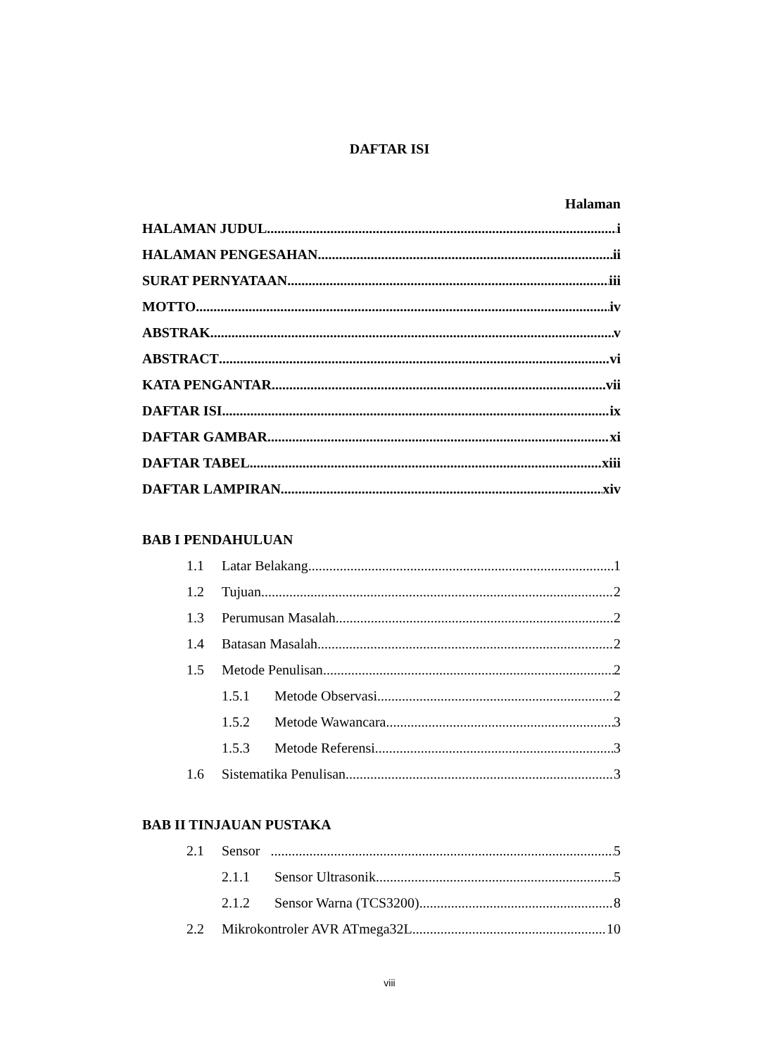DAFTAR ISI
Halaman
HALAMAN JUDUL i
HALAMAN PENGESAHAN ii
SURAT PERNYATAAN iii
MOTTO iv
ABSTRAK v
ABSTRACT vi
KATA PENGANTAR vii
DAFTAR ISI ix
DAFTAR GAMBAR xi
DAFTAR TABEL xiii
DAFTAR LAMPIRAN xiv
BAB I PENDAHULUAN
1.1 Latar Belakang 1
1.2 Tujuan 2
1.3 Perumusan Masalah 2
1.4 Batasan Masalah 2
1.5 Metode Penulisan 2
1.5.1 Metode Observasi 2
1.5.2 Metode Wawancara 3
1.5.3 Metode Referensi 3
1.6 Sistematika Penulisan 3
BAB II TINJAUAN PUSTAKA
2.1 Sensor 5
2.1.1 Sensor Ultrasonik 5
2.1.2 Sensor Warna (TCS3200) 8
2.2 Mikrokontroler AVR ATmega32L 10
viii